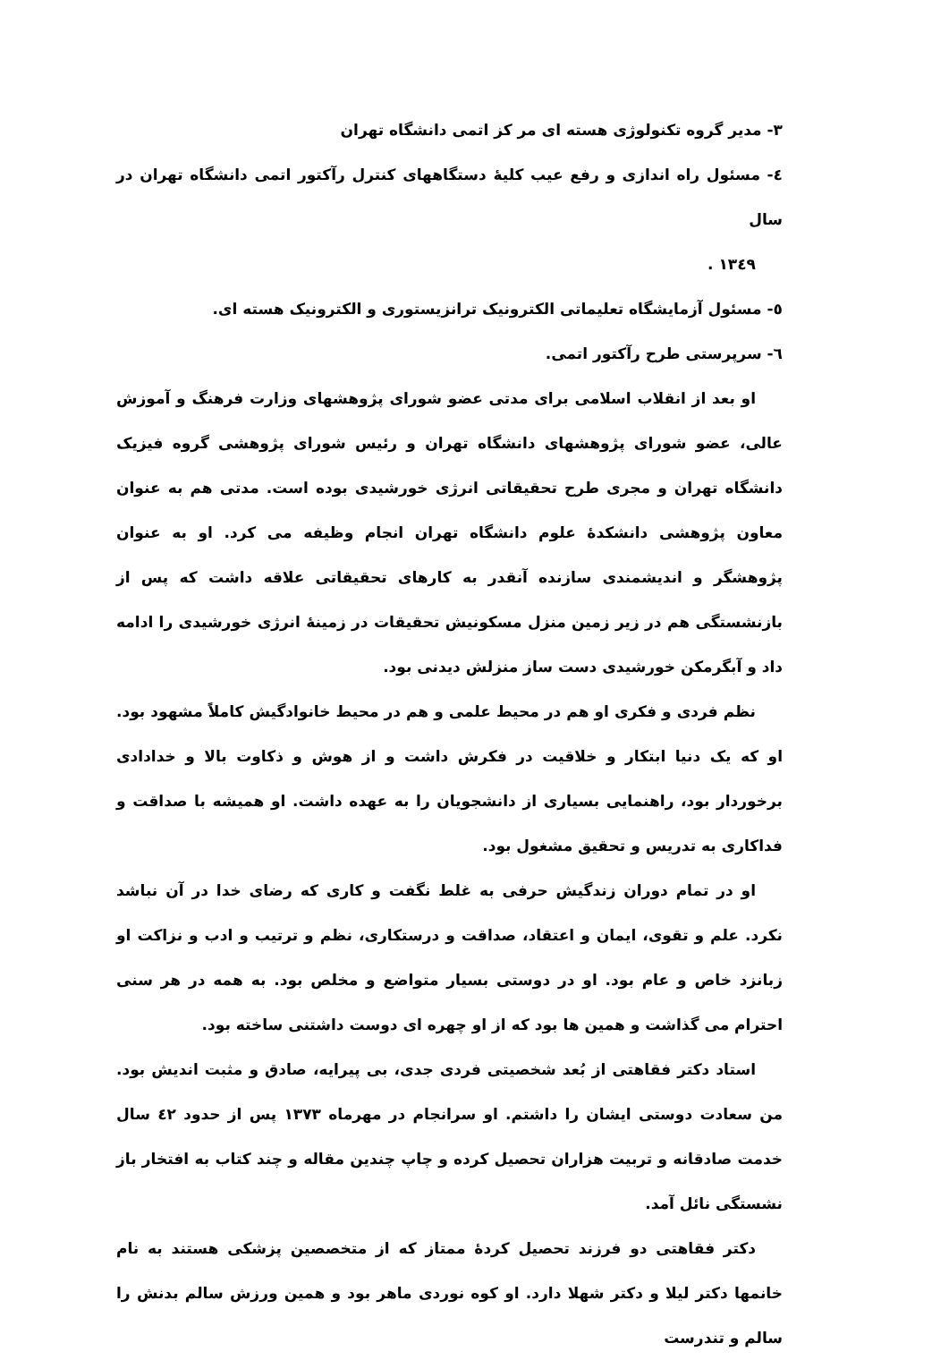٣- مدیر گروه تکنولوژی هسته ای مر کز اتمی دانشگاه تهران
٤- مسئول راه اندازی و رفع عیب کلیهٔ دستگاههای کنترل رآکتور اتمی دانشگاه تهران در سال
١٣٤٩ .
٥- مسئول آزمایشگاه تعلیماتی الکترونیک ترانزیستوری و الکترونیک هسته ای.
٦- سرپرستی طرح رآکتور اتمی.
او بعد از انقلاب اسلامی برای مدتی عضو شورای پژوهشهای وزارت فرهنگ و آموزش عالی، عضو شورای پژوهشهای دانشگاه تهران و رئیس شورای پژوهشی گروه فیزیک دانشگاه تهران و مجری طرح تحقیقاتی انرژی خورشیدی بوده است. مدتی هم به عنوان معاون پژوهشی دانشکدهٔ علوم دانشگاه تهران انجام وظیفه می کرد. او به عنوان پژوهشگر و اندیشمندی سازنده آنقدر به کارهای تحقیقاتی علاقه داشت که پس از بازنشستگی هم در زیر زمین منزل مسکونیش تحقیقات در زمینهٔ انرژی خورشیدی را ادامه داد و آبگرمکن خورشیدی دست ساز منزلش دیدنی بود.
نظم فردی و فکری او هم در محیط علمی و هم در محیط خانوادگیش کاملاً مشهود بود. او که یک دنیا ابتکار و خلاقیت در فکرش داشت و از هوش و ذکاوت بالا و خدادادی برخوردار بود، راهنمایی بسیاری از دانشجویان را به عهده داشت. او همیشه با صداقت و فداکاری به تدریس و تحقیق مشغول بود.
او در تمام دوران زندگیش حرفی به غلط نگفت و کاری که رضای خدا در آن نباشد نکرد. علم و تقوی، ایمان و اعتقاد، صداقت و درستکاری، نظم و ترتیب و ادب و نزاکت او زبانزد خاص و عام بود. او در دوستی بسیار متواضع و مخلص بود. به همه در هر سنی احترام می گذاشت و همین ها بود که از او چهره ای دوست داشتنی ساخته بود.
استاد دکتر فقاهتی از بُعد شخصیتی فردی جدی، بی پیرایه، صادق و مثبت اندیش بود. من سعادت دوستی ایشان را داشتم. او سرانجام در مهرماه ١٣٧٣ پس از حدود ٤٢ سال خدمت صادقانه و تربیت هزاران تحصیل کرده و چاپ چندین مقاله و چند کتاب به افتخار باز نشستگی نائل آمد.
دکتر فقاهتی دو فرزند تحصیل کردهٔ ممتاز که از متخصصین پزشکی هستند به نام خانمها دکتر لیلا و دکتر شهلا دارد. او کوه نوردی ماهر بود و همین ورزش سالم بدنش را سالم و تندرست